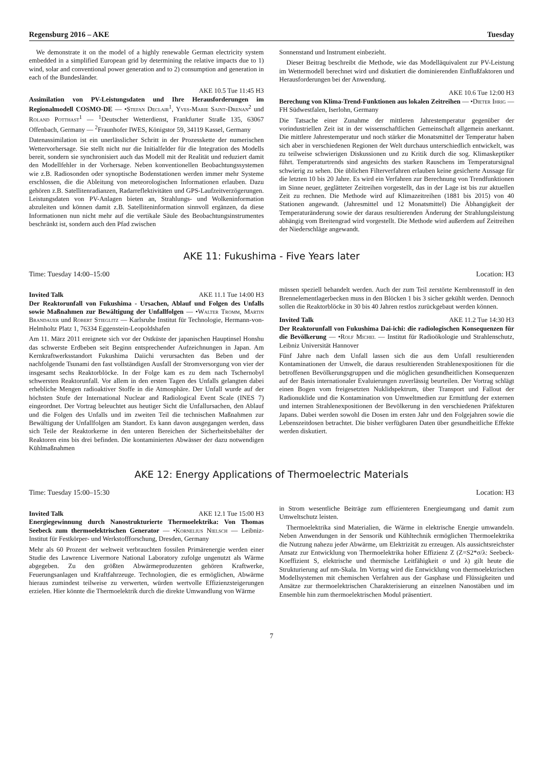Regensburg 2016 – AKE Tuesday
We demonstrate it on the model of a highly renewable German electricity system embedded in a simplified European grid by determining the relative impacts due to 1) wind, solar and conventional power generation and to 2) consumption and generation in each of the Bundesländer.
AKE 10.5 Tue 11:45 H3
Assimilation von PV-Leistungsdaten und Ihre Herausforderungen im Regionalmodell COSMO-DE — •Stefan Declair<sup>1</sup>, Yves-Marie Saint-Drenan<sup>2</sup> und Roland Potthast<sup>1</sup> — <sup>1</sup>Deutscher Wetterdienst, Frankfurter Straße 135, 63067 Offenbach, Germany — <sup>2</sup>Fraunhofer IWES, Königstor 59, 34119 Kassel, Germany
Datenassimilation ist ein unerlässlicher Schritt in der Prozesskette der numerischen Wettervorhersage. Sie stellt nicht nur die Initialfelder für die Integration des Modells bereit, sondern sie synchronisiert auch das Modell mit der Realität und reduziert damit den Modellfehler in der Vorhersage. Neben konventionellen Beobachtungssystemen wie z.B. Radiosonden oder synoptische Bodenstationen werden immer mehr Systeme erschlossen, die die Ableitung von meteorologischen Informationen erlauben. Dazu gehören z.B. Satellitenradianzen, Radarreflektivitäten und GPS-Laufzeitverzögerungen. Leistungsdaten von PV-Anlagen bieten an, Strahlungs- und Wolkeninformation abzuleiten und können damit z.B. Satelliteninformation sinnvoll ergänzen, da diese Informationen nun nicht mehr auf die vertikale Säule des Beobachtungsinstrumentes beschränkt ist, sondern auch den Pfad zwischen
Sonnenstand und Instrument einbezieht.
Dieser Beitrag beschreibt die Methode, wie das Modelläquivalent zur PV-Leistung im Wettermodell berechnet wird und diskutiert die dominierenden Einflußfaktoren und Herausforderungen bei der Anwendung.
AKE 10.6 Tue 12:00 H3
Berechung von Klima-Trend-Funktionen aus lokalen Zeitreihen — •Dieter Ihrig — FH Südwestfalen, Iserlohn, Germany
Die Tatsache einer Zunahme der mittleren Jahrestemperatur gegenüber der vorindustriellen Zeit ist in der wissenschaftlichen Gemeinschaft allgemein anerkannt. Die mittlere Jahrestemperatur und noch stärker die Monatsmittel der Temperatur haben sich aber in verschiedenen Regionen der Welt durchaus unterschiedlich entwickelt, was zu teilweise schwierigen Diskussionen und zu Kritik durch die sog. Klimaskeptiker führt. Temperaturtrends sind angesichts des starken Rauschens im Temperatursignal schwierig zu sehen. Die üblichen Filterverfahren erlauben keine gesicherte Aussage für die letzten 10 bis 20 Jahre. Es wird ein Verfahren zur Berechnung von Trendfunktionen im Sinne neuer, geglätteter Zeitreihen vorgestellt, das in der Lage ist bis zur aktuellen Zeit zu rechnen. Die Methode wird auf Klimazeitreihen (1881 bis 2015) von 40 Stationen angewandt. (Jahresmittel und 12 Monatsmittel) Die Äbhangigkeit der Temperaturänderung sowie der daraus resultierenden Änderung der Strahlungsleistung abhängig vom Breitengrad wird vorgestellt. Die Methode wird außerdem auf Zeitreihen der Niederschläge angewandt.
AKE 11: Fukushima - Five Years later
Time: Tuesday 14:00–15:00 Location: H3
Invited Talk AKE 11.1 Tue 14:00 H3
Der Reaktorunfall von Fukushima - Ursachen, Ablauf und Folgen des Unfalls sowie Maßnahmen zur Bewältigung der Unfallfolgen — •Walter Tromm, Martin Brandauer und Robert Stieglitz — Karlsruhe Institut für Technologie, Hermann-von-Helmholtz Platz 1, 76334 Eggenstein-Leopoldshafen
Am 11. März 2011 ereignete sich vor der Ostküste der japanischen Hauptinsel Honshu das schwerste Erdbeben seit Beginn entsprechender Aufzeichnungen in Japan. Am Kernkraftwerksstandort Fukushima Daiichi verursachten das Beben und der nachfolgende Tsunami den fast vollständigen Ausfall der Stromversorgung von vier der insgesamt sechs Reaktorblöcke. In der Folge kam es zu dem nach Tschernobyl schwersten Reaktorunfall. Vor allem in den ersten Tagen des Unfalls gelangten dabei erhebliche Mengen radioaktiver Stoffe in die Atmosphäre. Der Unfall wurde auf der höchsten Stufe der International Nuclear and Radiological Event Scale (INES 7) eingeordnet. Der Vortrag beleuchtet aus heutiger Sicht die Unfallursachen, den Ablauf und die Folgen des Unfalls und im zweiten Teil die technischen Maßnahmen zur Bewältigung der Unfallfolgen am Standort. Es kann davon ausgegangen werden, dass sich Teile der Reaktorkerne in den unteren Bereichen der Sicherheitsbehälter der Reaktoren eins bis drei befinden. Die kontaminierten Abwässer der dazu notwendigen Kühlmaßnahmen
müssen speziell behandelt werden. Auch der zum Teil zerstörte Kernbrennstoff in den Brennelementlagerbecken muss in den Blöcken 1 bis 3 sicher gekühlt werden. Dennoch sollen die Reaktorblöcke in 30 bis 40 Jahren restlos zurückgebaut werden können.
Invited Talk AKE 11.2 Tue 14:30 H3
Der Reaktorunfall von Fukushima Dai-ichi: die radiologischen Konsequenzen für die Bevölkerung — •Rolf Michel — Institut für Radioökologie und Strahlenschutz, Leibniz Universität Hannover
Fünf Jahre nach dem Unfall lassen sich die aus dem Unfall resultierenden Kontaminationen der Umwelt, die daraus resultierenden Strahlenexpositionen für die betroffenen Bevölkerungsgruppen und die möglichen gesundheitlichen Konsequenzen auf der Basis internationaler Evaluierungen zuverlässig beurteilen. Der Vortrag schlägt einen Bogen vom freigesetzten Nuklidspektrum, über Transport und Fallout der Radionuklide und die Kontamination von Umweltmedien zur Ermittlung der externen und internen Strahlenexpositionen der Bevölkerung in den verschiedenen Präfekturen Japans. Dabei werden sowohl die Dosen im ersten Jahr und den Folgejahren sowie die Lebenszeitdosen betrachtet. Die bisher verfügbaren Daten über gesundheitliche Effekte werden diskutiert.
AKE 12: Energy Applications of Thermoelectric Materials
Time: Tuesday 15:00–15:30 Location: H3
Invited Talk AKE 12.1 Tue 15:00 H3
Energiegewinnung durch Nanostrukturierte Thermoelektrika: Von Thomas Seebeck zum thermoelektrischen Generator — •Kornelius Nielsch — Leibniz-Institut für Festkörper- und Werkstoffforschung, Dresden, Germany
Mehr als 60 Prozent der weltweit verbrauchten fossilen Primärenergie werden einer Studie des Lawrence Livermore National Laboratory zufolge ungenutzt als Wärme abgegeben. Zu den größten Abwärmeproduzenten gehören Kraftwerke, Feuerungsanlagen und Kraftfahrzeuge. Technologien, die es ermöglichen, Abwärme hieraus zumindest teilweise zu verwerten, würden wertvolle Effizienzsteigerungen erzielen. Hier könnte die Thermoelektrik durch die direkte Umwandlung von Wärme
in Strom wesentliche Beiträge zum effizienteren Energieumgang und damit zum Umweltschutz leisten.
Thermoelektrika sind Materialien, die Wärme in elektrische Energie umwandeln. Neben Anwendungen in der Sensorik und Kühltechnik ermöglichen Thermoelektrika die Nutzung nahezu jeder Abwärme, um Elektrizität zu erzeugen. Als aussichtsreichster Ansatz zur Entwicklung von Thermoelektrika hoher Effizienz Z (Z=S2*σ/λ: Seebeck-Koeffizient S, elektrische und thermische Leitfähigkeit σ und λ) gilt heute die Strukturierung auf nm-Skala. Im Vortrag wird die Entwicklung von thermoelektrischen Modellsystemen mit chemischen Verfahren aus der Gasphase und Flüssigkeiten und Ansätze zur thermoelektrischen Charakterisierung an einzelnen Nanostäben und im Ensemble hin zum thermoelektrischen Modul präsentiert.
7